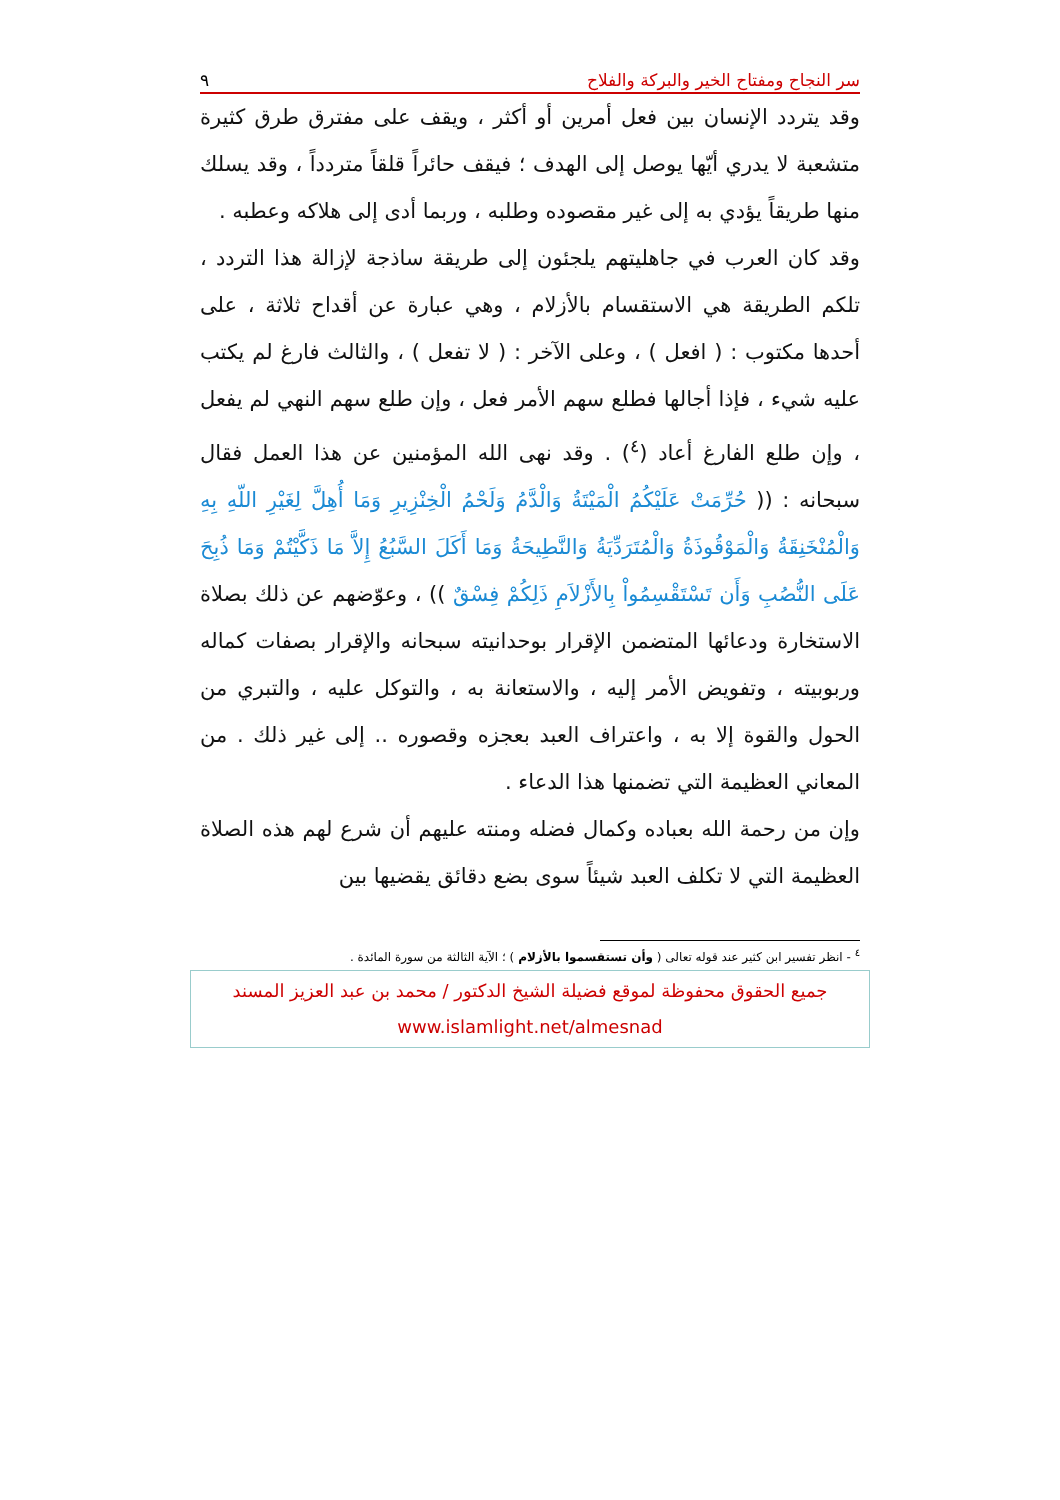سر النجاح ومفتاح الخير والبركة والفلاح ٩
وقد يتردد الإنسان بين فعل أمرين أو أكثر ، ويقف على مفترق طرق كثيرة متشعبة لا يدري أيّها يوصل إلى الهدف ؛ فيقف حائراً قلقاً متردداً ، وقد يسلك منها طريقاً يؤدي به إلى غير مقصوده وطلبه ، وربما أدى إلى هلاكه وعطبه .
وقد كان العرب في جاهليتهم يلجئون إلى طريقة ساذجة لإزالة هذا التردد ، تلكم الطريقة هي الاستقسام بالأزلام ، وهي عبارة عن أقداح ثلاثة ، على أحدها مكتوب : ( افعل ) ، وعلى الآخر : ( لا تفعل ) ، والثالث فارغ لم يكتب عليه شيء ، فإذا أجالها فطلع سهم الأمر فعل ، وإن طلع سهم النهي لم يفعل ، وإن طلع الفارغ أعاد (<sup>٤</sup>) . وقد نهى الله المؤمنين عن هذا العمل فقال سبحانه : (( حُرِّمَتْ عَلَيْكُمُ الْمَيْتَةُ وَالْدَّمُ وَلَحْمُ الْخِنْزِيرِ وَمَا أُهِلَّ لِغَيْرِ اللّهِ بِهِ وَالْمُنْخَنِقَةُ وَالْمَوْقُوذَةُ وَالْمُتَرَدِّيَةُ وَالنَّطِيحَةُ وَمَا أَكَلَ السَّبُعُ إِلاَّ مَا ذَكَّيْتُمْ وَمَا ذُبِحَ عَلَى النُّصُبِ وَأَن تَسْتَقْسِمُواْ بِالأَزْلاَمِ ذَلِكُمْ فِسْقٌ )) ، وعوّضهم عن ذلك بصلاة الاستخارة ودعائها المتضمن الإقرار بوحدانيته سبحانه والإقرار بصفات كماله وربوبيته ، وتفويض الأمر إليه ، والاستعانة به ، والتوكل عليه ، والتبري من الحول والقوة إلا به ، واعتراف العبد بعجزه وقصوره .. إلى غير ذلك . من المعاني العظيمة التي تضمنها هذا الدعاء .
وإن من رحمة الله بعباده وكمال فضله ومنته عليهم أن شرع لهم هذه الصلاة العظيمة التي لا تكلف العبد شيئاً سوى بضع دقائق يقضيها بين
<sup>٤</sup> - انظر تفسير ابن كثير عند قوله تعالى ( وأن تستقسموا بالأزلام ) ؛ الآية الثالثة من سورة المائدة .
جميع الحقوق محفوظة لموقع فضيلة الشيخ الدكتور / محمد بن عبد العزيز المسند
www.islamlight.net/almesnad